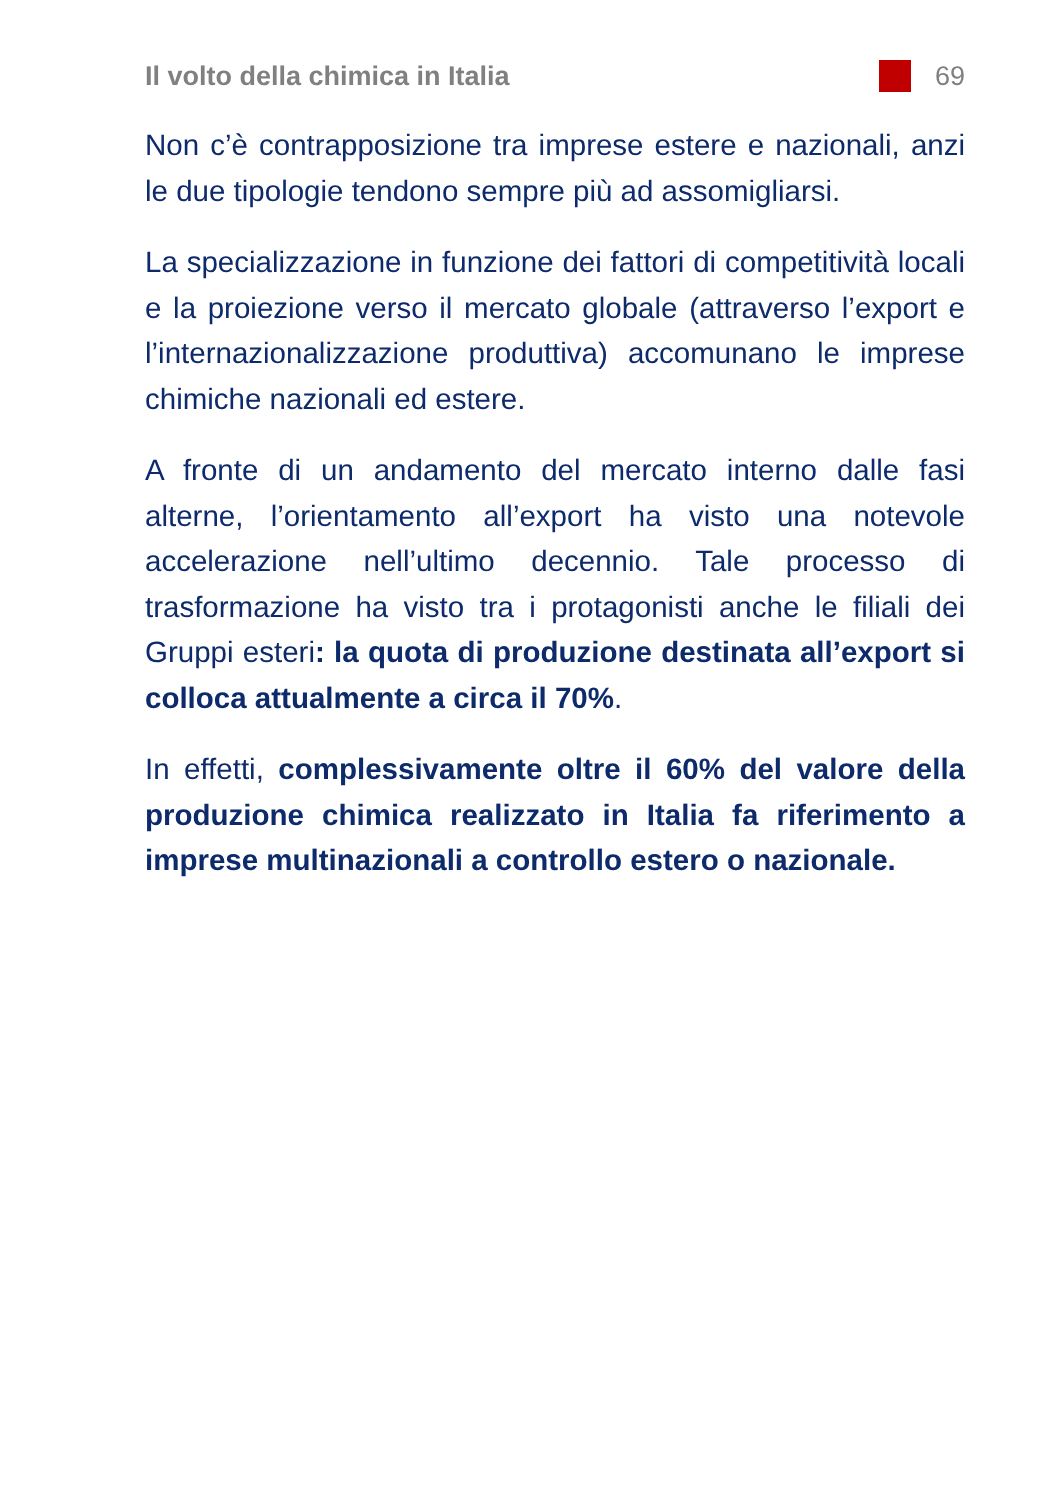Il volto della chimica in Italia 69
Non c’è contrapposizione tra imprese estere e nazionali, anzi le due tipologie tendono sempre più ad assomigliarsi.
La specializzazione in funzione dei fattori di competitività locali e la proiezione verso il mercato globale (attraverso l’export e l’internazionalizzazione produttiva) accomunano le imprese chimiche nazionali ed estere.
A fronte di un andamento del mercato interno dalle fasi alterne, l’orientamento all’export ha visto una notevole accelerazione nell’ultimo decennio. Tale processo di trasformazione ha visto tra i protagonisti anche le filiali dei Gruppi esteri: la quota di produzione destinata all’export si colloca attualmente a circa il 70%.
In effetti, complessivamente oltre il 60% del valore della produzione chimica realizzato in Italia fa riferimento a imprese multinazionali a controllo estero o nazionale.